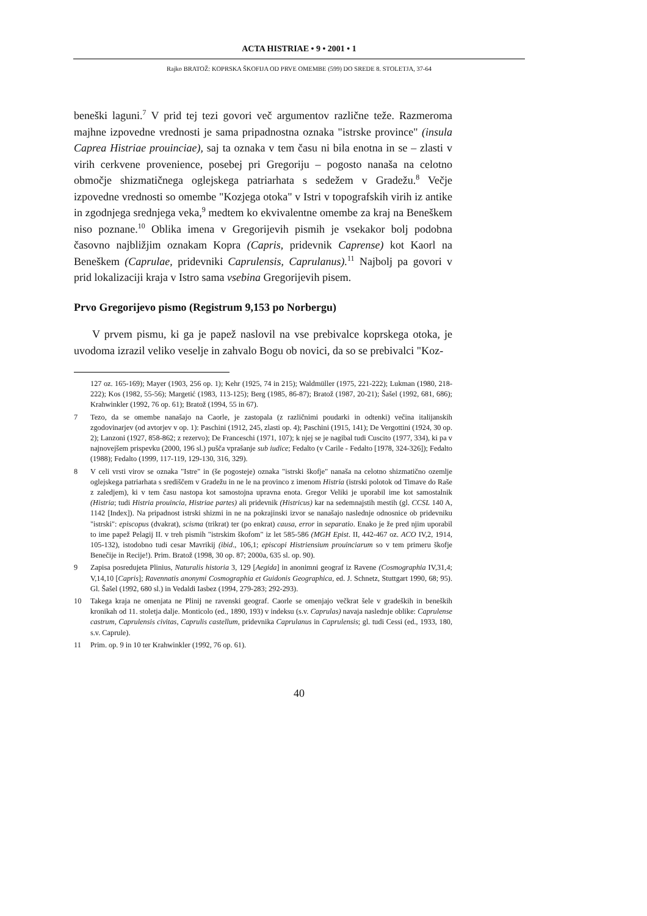ACTA HISTRIAE • 9 • 2001 • 1
Rajko BRATOŽ: KOPRSKA ŠKOFIJA OD PRVE OMEMBE (599) DO SREDE 8. STOLETJA, 37-64
beneški laguni.<sup>7</sup> V prid tej tezi govori več argumentov različne teže. Razmeroma majhne izpovedne vrednosti je sama pripadnostna oznaka "istrske province" (insula Caprea Histriae prouinciae), saj ta oznaka v tem času ni bila enotna in se – zlasti v virih cerkvene provenience, posebej pri Gregoriju – pogosto nanaša na celotno območje shizmatičnega oglejskega patriarhata s sedežem v Gradežu.<sup>8</sup> Večje izpovedne vrednosti so omembe "Kozjega otoka" v Istri v topografskih virih iz antike in zgodnjega srednjega veka,<sup>9</sup> medtem ko ekvivalentne omembe za kraj na Beneškem niso poznane.<sup>10</sup> Oblika imena v Gregorijevih pismih je vsekakor bolj podobna časovno najbližjim oznakam Kopra (Capris, pridevnik Caprense) kot Kaorl na Beneškem (Caprulae, pridevniki Caprulensis, Caprulanus).<sup>11</sup> Najbolj pa govori v prid lokalizaciji kraja v Istro sama vsebina Gregorijevih pisem.
Prvo Gregorijevo pismo (Registrum 9,153 po Norbergu)
V prvem pismu, ki ga je papež naslovil na vse prebivalce koprskega otoka, je uvodoma izrazil veliko veselje in zahvalo Bogu ob novici, da so se prebivalci "Koz-
127 oz. 165-169); Mayer (1903, 256 op. 1); Kehr (1925, 74 in 215); Waldmüller (1975, 221-222); Lukman (1980, 218-222); Kos (1982, 55-56); Margetić (1983, 113-125); Berg (1985, 86-87); Bratož (1987, 20-21); Šašel (1992, 681, 686); Krahwinkler (1992, 76 op. 61); Bratož (1994, 55 in 67).
7 Tezo, da se omembe nanašajo na Caorle, je zastopala (z različnimi poudarki in odtenki) večina italijanskih zgodovinarjev (od avtorjev v op. 1): Paschini (1912, 245, zlasti op. 4); Paschini (1915, 141); De Vergottini (1924, 30 op. 2); Lanzoni (1927, 858-862; z rezervo); De Franceschi (1971, 107); k njej se je nagibal tudi Cuscito (1977, 334), ki pa v najnovejšem prispevku (2000, 196 sl.) pušča vprašanje sub iudice; Fedalto (v Carile - Fedalto [1978, 324-326]); Fedalto (1988); Fedalto (1999, 117-119, 129-130, 316, 329).
8 V celi vrsti virov se oznaka "Istre" in (še pogosteje) oznaka "istrski škofje" nanaša na celotno shizmatično ozemlje oglejskega patriarhata s središčem v Gradežu in ne le na provinco z imenom Histria (istrski polotok od Timave do Raše z zaledjem), ki v tem času nastopa kot samostojna upravna enota. Gregor Veliki je uporabil ime kot samostalnik (Histria; tudi Histria prouincia, Histriae partes) ali pridevnik (Histricus) kar na sedemnajstih mestih (gl. CCSL 140 A, 1142 [Index]). Na pripadnost istrski shizmi in ne na pokrajinski izvor se nanašajo naslednje odnosnice ob pridevniku "istrski": episcopus (dvakrat), scisma (trikrat) ter (po enkrat) causa, error in separatio. Enako je že pred njim uporabil to ime papež Pelagij II. v treh pismih "istrskim škofom" iz let 585-586 (MGH Epist. II, 442-467 oz. ACO IV,2, 1914, 105-132), istodobno tudi cesar Mavrikij (ibid., 106,1; episcopi Histriensium prouinciarum so v tem primeru škofje Benečije in Recije!). Prim. Bratož (1998, 30 op. 87; 2000a, 635 sl. op. 90).
9 Zapisa posredujeta Plinius, Naturalis historia 3, 129 [Aegida] in anonimni geograf iz Ravene (Cosmographia IV,31,4; V,14,10 [Capris]; Ravennatis anonymi Cosmographia et Guidonis Geographica, ed. J. Schnetz, Stuttgart 1990, 68; 95). Gl. Šašel (1992, 680 sl.) in Vedaldi Iasbez (1994, 279-283; 292-293).
10 Takega kraja ne omenjata ne Plinij ne ravenski geograf. Caorle se omenjajo večkrat šele v gradeških in beneških kronikah od 11. stoletja dalje. Monticolo (ed., 1890, 193) v indeksu (s.v. Caprulas) navaja naslednje oblike: Caprulense castrum, Caprulensis civitas, Caprulis castellum, pridevnika Caprulanus in Caprulensis; gl. tudi Cessi (ed., 1933, 180, s.v. Caprule).
11 Prim. op. 9 in 10 ter Krahwinkler (1992, 76 op. 61).
40